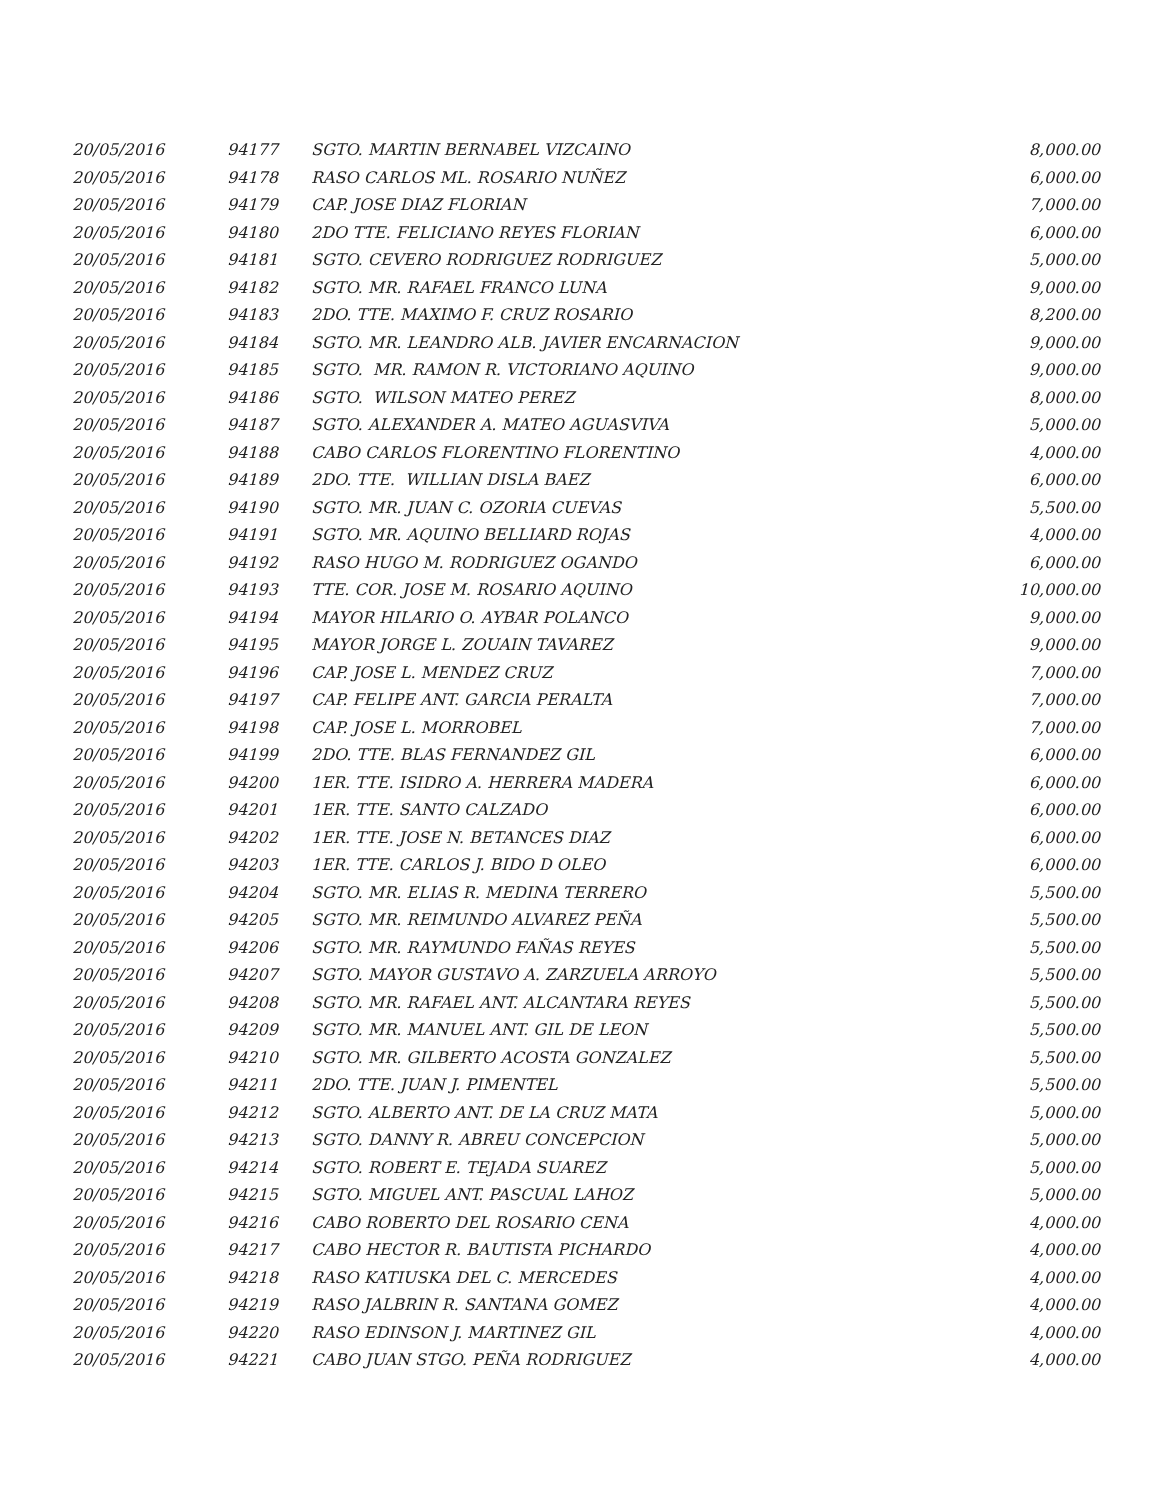| 20/05/2016 | 94177 | SGTO. MARTIN BERNABEL VIZCAINO | 8,000.00 |
| 20/05/2016 | 94178 | RASO CARLOS ML. ROSARIO NUÑEZ | 6,000.00 |
| 20/05/2016 | 94179 | CAP. JOSE DIAZ FLORIAN | 7,000.00 |
| 20/05/2016 | 94180 | 2DO TTE. FELICIANO REYES FLORIAN | 6,000.00 |
| 20/05/2016 | 94181 | SGTO. CEVERO RODRIGUEZ RODRIGUEZ | 5,000.00 |
| 20/05/2016 | 94182 | SGTO. MR. RAFAEL FRANCO LUNA | 9,000.00 |
| 20/05/2016 | 94183 | 2DO. TTE. MAXIMO F. CRUZ ROSARIO | 8,200.00 |
| 20/05/2016 | 94184 | SGTO. MR. LEANDRO ALB. JAVIER ENCARNACION | 9,000.00 |
| 20/05/2016 | 94185 | SGTO. MR. RAMON R. VICTORIANO AQUINO | 9,000.00 |
| 20/05/2016 | 94186 | SGTO. WILSON MATEO PEREZ | 8,000.00 |
| 20/05/2016 | 94187 | SGTO. ALEXANDER A. MATEO AGUASVIVA | 5,000.00 |
| 20/05/2016 | 94188 | CABO CARLOS FLORENTINO FLORENTINO | 4,000.00 |
| 20/05/2016 | 94189 | 2DO. TTE. WILLIAN DISLA BAEZ | 6,000.00 |
| 20/05/2016 | 94190 | SGTO. MR. JUAN C. OZORIA CUEVAS | 5,500.00 |
| 20/05/2016 | 94191 | SGTO. MR. AQUINO BELLIARD ROJAS | 4,000.00 |
| 20/05/2016 | 94192 | RASO HUGO M. RODRIGUEZ OGANDO | 6,000.00 |
| 20/05/2016 | 94193 | TTE. COR. JOSE M. ROSARIO AQUINO | 10,000.00 |
| 20/05/2016 | 94194 | MAYOR HILARIO O. AYBAR POLANCO | 9,000.00 |
| 20/05/2016 | 94195 | MAYOR JORGE L. ZOUAIN TAVAREZ | 9,000.00 |
| 20/05/2016 | 94196 | CAP. JOSE L. MENDEZ CRUZ | 7,000.00 |
| 20/05/2016 | 94197 | CAP. FELIPE ANT. GARCIA PERALTA | 7,000.00 |
| 20/05/2016 | 94198 | CAP. JOSE L. MORROBEL | 7,000.00 |
| 20/05/2016 | 94199 | 2DO. TTE. BLAS FERNANDEZ GIL | 6,000.00 |
| 20/05/2016 | 94200 | 1ER. TTE. ISIDRO A. HERRERA MADERA | 6,000.00 |
| 20/05/2016 | 94201 | 1ER. TTE. SANTO CALZADO | 6,000.00 |
| 20/05/2016 | 94202 | 1ER. TTE. JOSE N. BETANCES DIAZ | 6,000.00 |
| 20/05/2016 | 94203 | 1ER. TTE. CARLOS J. BIDO D OLEO | 6,000.00 |
| 20/05/2016 | 94204 | SGTO. MR. ELIAS R. MEDINA TERRERO | 5,500.00 |
| 20/05/2016 | 94205 | SGTO. MR. REIMUNDO ALVAREZ PEÑA | 5,500.00 |
| 20/05/2016 | 94206 | SGTO. MR. RAYMUNDO FAÑAS REYES | 5,500.00 |
| 20/05/2016 | 94207 | SGTO. MAYOR GUSTAVO A. ZARZUELA ARROYO | 5,500.00 |
| 20/05/2016 | 94208 | SGTO. MR. RAFAEL ANT. ALCANTARA REYES | 5,500.00 |
| 20/05/2016 | 94209 | SGTO. MR. MANUEL ANT. GIL DE LEON | 5,500.00 |
| 20/05/2016 | 94210 | SGTO. MR. GILBERTO ACOSTA GONZALEZ | 5,500.00 |
| 20/05/2016 | 94211 | 2DO. TTE. JUAN J. PIMENTEL | 5,500.00 |
| 20/05/2016 | 94212 | SGTO. ALBERTO ANT. DE LA CRUZ MATA | 5,000.00 |
| 20/05/2016 | 94213 | SGTO. DANNY R. ABREU CONCEPCION | 5,000.00 |
| 20/05/2016 | 94214 | SGTO. ROBERT E. TEJADA SUAREZ | 5,000.00 |
| 20/05/2016 | 94215 | SGTO. MIGUEL ANT. PASCUAL LAHOZ | 5,000.00 |
| 20/05/2016 | 94216 | CABO ROBERTO DEL ROSARIO CENA | 4,000.00 |
| 20/05/2016 | 94217 | CABO HECTOR R. BAUTISTA PICHARDO | 4,000.00 |
| 20/05/2016 | 94218 | RASO KATIUSKA DEL C. MERCEDES | 4,000.00 |
| 20/05/2016 | 94219 | RASO JALBRIN R. SANTANA GOMEZ | 4,000.00 |
| 20/05/2016 | 94220 | RASO EDINSON J. MARTINEZ GIL | 4,000.00 |
| 20/05/2016 | 94221 | CABO JUAN STGO. PEÑA RODRIGUEZ | 4,000.00 |